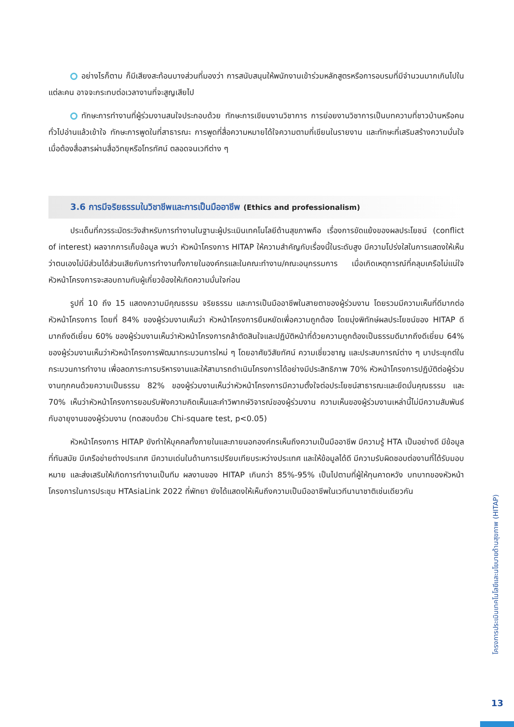อย่างไรก็ตาม ก็มีเสียงสะท้อนบางส่วนที่มองว่า การสนับสนุนให้พนักงานเข้าร่วมหลักสูตรหรือการอบรมที่มีจำนวนมากเกินไปในแต่ละคน อาจจะกระทบต่อเวลางานที่จะสูญเสียไป
ทักษะการทำงานที่ผู้ร่วมงานสนใจประกอบด้วย ทักษะการเขียนงานวิชาการ การย่อยงานวิชาการเป็นบทความที่ชาวบ้านหรือคนทั่วไปอ่านแล้วเข้าใจ ทักษะการพูดในที่สาธารณะ การพูดที่สื่อความหมายได้ใจความตามที่เขียนในรายงาน และทักษะที่เสริมสร้างความมั่นใจ เมื่อต้องสื่อสารผ่านสื่อวิทยุหรือโทรทัศน์ ตลอดจนเวทีต่าง ๆ
3.6 การมีจริยธรรมในวิชาชีพและการเป็นมืออาชีพ (Ethics and professionalism)
ประเด็นที่ควรระมัดระวังสำหรับการทำงานในฐานะผู้ประเมินเทคโนโลยีด้านสุขภาพคือ เรื่องการขัดแย้งของผลประโยชน์ (conflict of interest) ผลจากการเก็บข้อมูล พบว่า หัวหน้าโครงการ HITAP ให้ความสำคัญกับเรื่องนี้ในระดับสูง มีความโปร่งใสในการแสดงให้เห็นว่าตนเองไม่มีส่วนได้ส่วนเสียกับการทำงานทั้งภายในองค์กรและในคณะทำงาน/คณะอนุกรรมการ เมื่อเกิดเหตุการณ์ที่คลุมเครือไม่แน่ใจ หัวหน้าโครงการจะสอบถามกับผู้เกี่ยวข้องให้เกิดความมั่นใจก่อน
รูปที่ 10 ถึง 15 แสดงความมีคุณธรรม จริยธรรม และการเป็นมืออาชีพในสายตาของผู้ร่วมงาน โดยรวมมีความเห็นที่ดีมากต่อหัวหน้าโครงการ โดยที่ 84% ของผู้ร่วมงานเห็นว่า หัวหน้าโครงการยืนหยัดเพื่อความถูกต้อง โดยมุ่งพิทักษ์ผลประโยชน์ของ HITAP ดีมากถึงดีเยี่ยม 60% ของผู้ร่วมงานเห็นว่าหัวหน้าโครงการกล้าตัดสินใจและปฏิบัติหน้าที่ด้วยความถูกต้องเป็นธรรมดีมากถึงดีเยี่ยม 64% ของผู้ร่วมงานเห็นว่าหัวหน้าโครงการพัฒนากระบวนการใหม่ ๆ โดยอาศัยวิสัยทัศน์ ความเชี่ยวชาญ และประสบการณ์ต่าง ๆ มาประยุกต์ในกระบวนการทำงาน เพื่อลดภาระการบริหารงานและให้สามารถดำเนินโครงการได้อย่างมีประสิทธิภาพ 70% หัวหน้าโครงการปฏิบัติต่อผู้ร่วมงานทุกคนด้วยความเป็นธรรม 82% ของผู้ร่วมงานเห็นว่าหัวหน้าโครงการมีความตั้งใจต่อประโยชน์สาธารณะและยึดมั่นคุณธรรม และ 70% เห็นว่าหัวหน้าโครงการยอมรับฟังความคิดเห็นและคำวิพากษ์วิจารณ์ของผู้ร่วมงาน ความเห็นของผู้ร่วมงานเหล่านี้ไม่มีความสัมพันธ์กับอายุงานของผู้ร่วมงาน (ทดสอบด้วย Chi-square test, p<0.05)
หัวหน้าโครงการ HITAP ยังทำให้บุคคลทั้งภายในและภายนอกองค์กรเห็นถึงความเป็นมืออาชีพ มีความรู้ HTA เป็นอย่างดี มีข้อมูลที่ทันสมัย มีเครือข่ายต่างประเทศ มีความเด่นในด้านการเปรียบเทียบระหว่างประเทศ และให้ข้อมูลได้ดี มีความรับผิดชอบต่องานที่ได้รับมอบหมาย และส่งเสริมให้เกิดการทำงานเป็นทีม ผลงานของ HITAP เกินกว่า 85%-95% เป็นไปตามที่ผู้ให้ทุนคาดหวัง บทบาทของหัวหน้าโครงการในการประชุม HTAsiaLink 2022 ที่พัทยา ยังได้แสดงให้เห็นถึงความเป็นมืออาชีพในเวทีนานาชาติเช่นเดียวกัน
โครงการประเมินเทคโนโลยีและนโยบายด้านสุขภาพ (HITAP)
13